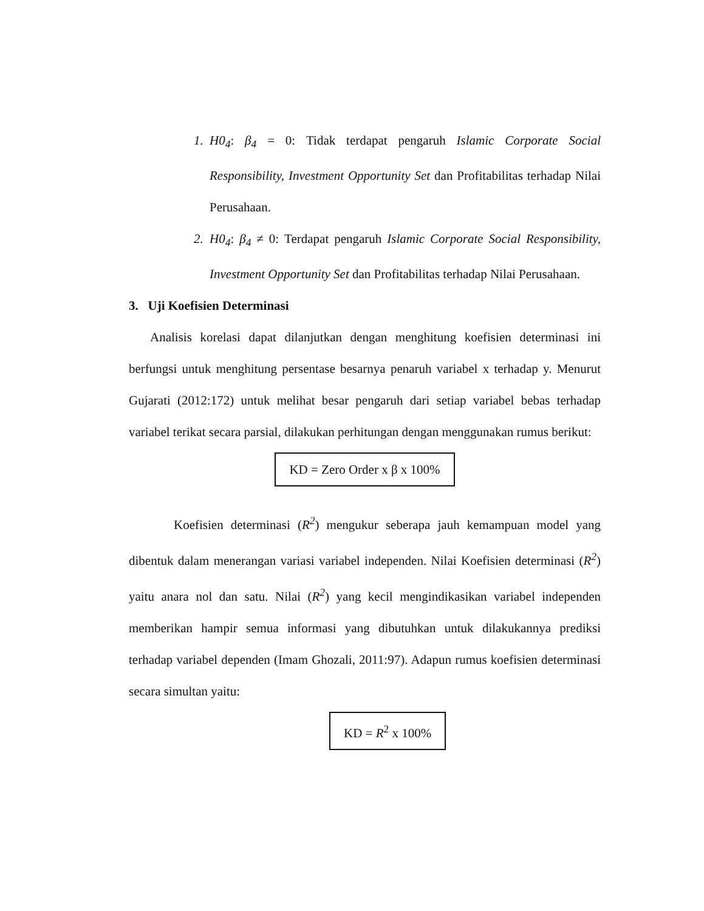1. H0<sub>4</sub>: β<sub>4</sub> = 0: Tidak terdapat pengaruh Islamic Corporate Social Responsibility, Investment Opportunity Set dan Profitabilitas terhadap Nilai Perusahaan.
2. H0<sub>4</sub>: β<sub>4</sub> ≠ 0: Terdapat pengaruh Islamic Corporate Social Responsibility, Investment Opportunity Set dan Profitabilitas terhadap Nilai Perusahaan.
3. Uji Koefisien Determinasi
Analisis korelasi dapat dilanjutkan dengan menghitung koefisien determinasi ini berfungsi untuk menghitung persentase besarnya penaruh variabel x terhadap y. Menurut Gujarati (2012:172) untuk melihat besar pengaruh dari setiap variabel bebas terhadap variabel terikat secara parsial, dilakukan perhitungan dengan menggunakan rumus berikut:
KD = Zero Order x β x 100%
Koefisien determinasi (R<sup>2</sup>) mengukur seberapa jauh kemampuan model yang dibentuk dalam menerangan variasi variabel independen. Nilai Koefisien determinasi (R<sup>2</sup>) yaitu anara nol dan satu. Nilai (R<sup>2</sup>) yang kecil mengindikasikan variabel independen memberikan hampir semua informasi yang dibutuhkan untuk dilakukannya prediksi terhadap variabel dependen (Imam Ghozali, 2011:97). Adapun rumus koefisien determinasi secara simultan yaitu:
KD = R<sup>2</sup> x 100%